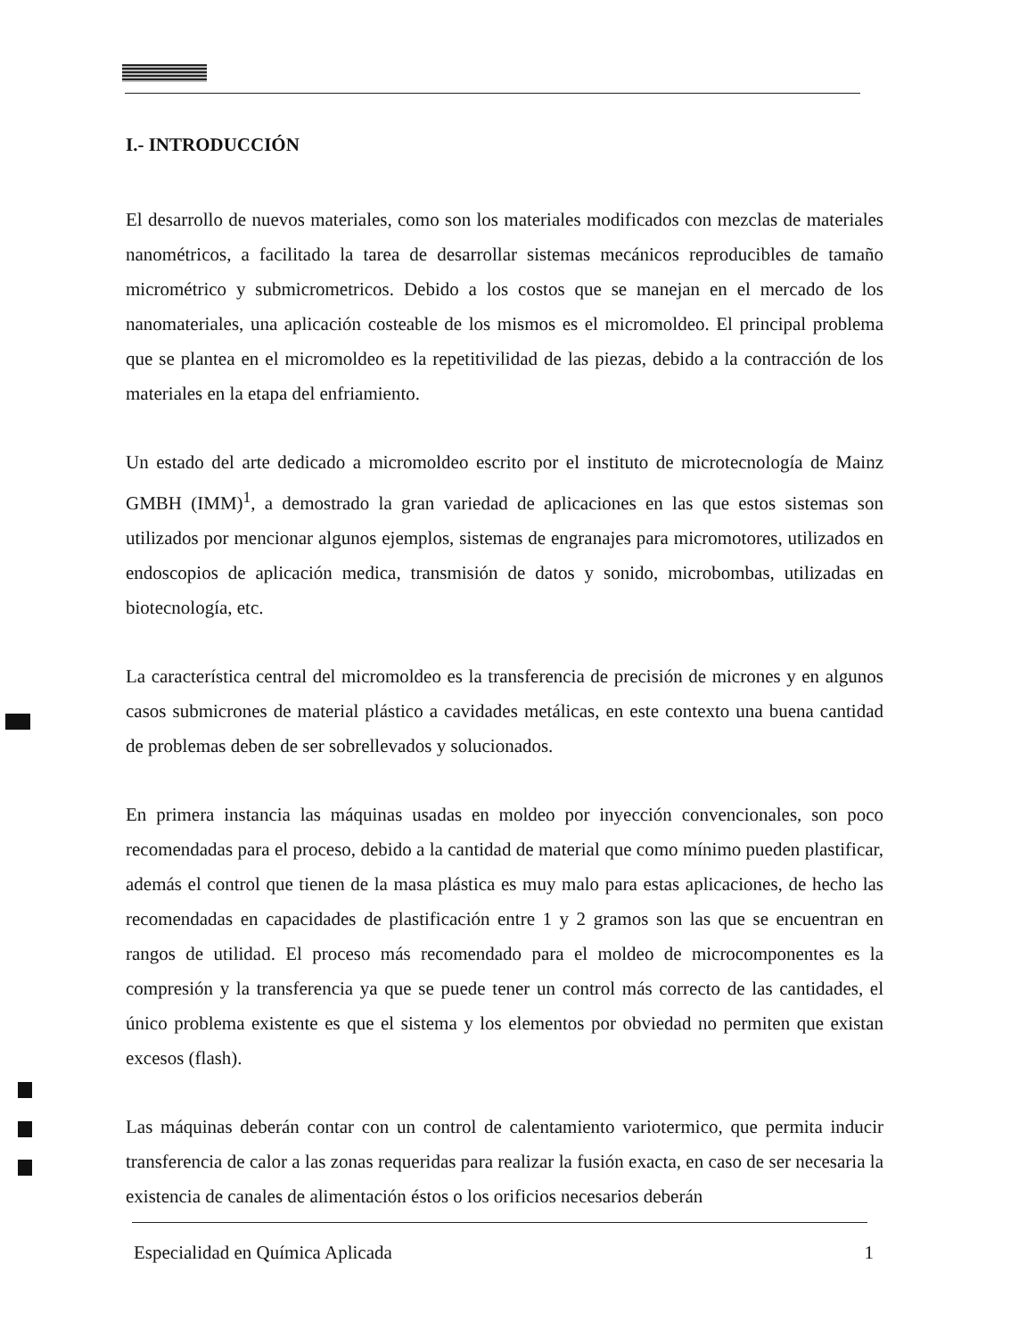I.- INTRODUCCIÓN
El desarrollo de nuevos materiales, como son los materiales modificados con mezclas de materiales nanométricos, a facilitado la tarea de desarrollar sistemas mecánicos reproducibles de tamaño micrométrico y submicrometricos. Debido a los costos que se manejan en el mercado de los nanomateriales, una aplicación costeable de los mismos es el micromoldeo. El principal problema que se plantea en el micromoldeo es la repetitivilidad de las piezas, debido a la contracción de los materiales en la etapa del enfriamiento.
Un estado del arte dedicado a micromoldeo escrito por el instituto de microtecnología de Mainz GMBH (IMM)<sup>1</sup>, a demostrado la gran variedad de aplicaciones en las que estos sistemas son utilizados por mencionar algunos ejemplos, sistemas de engranajes para micromotores, utilizados en endoscopios de aplicación medica, transmisión de datos y sonido, microbombas, utilizadas en biotecnología, etc.
La característica central del micromoldeo es la transferencia de precisión de micrones y en algunos casos submicrones de material plástico a cavidades metálicas, en este contexto una buena cantidad de problemas deben de ser sobrellevados y solucionados.
En primera instancia las máquinas usadas en moldeo por inyección convencionales, son poco recomendadas para el proceso, debido a la cantidad de material que como mínimo pueden plastificar, además el control que tienen de la masa plástica es muy malo para estas aplicaciones, de hecho las recomendadas en capacidades de plastificación entre 1 y 2 gramos son las que se encuentran en rangos de utilidad. El proceso más recomendado para el moldeo de microcomponentes es la compresión y la transferencia ya que se puede tener un control más correcto de las cantidades, el único problema existente es que el sistema y los elementos por obviedad no permiten que existan excesos (flash).
Las máquinas deberán contar con un control de calentamiento variotermico, que permita inducir transferencia de calor a las zonas requeridas para realizar la fusión exacta, en caso de ser necesaria la existencia de canales de alimentación éstos o los orificios necesarios deberán
Especialidad en Química Aplicada 1